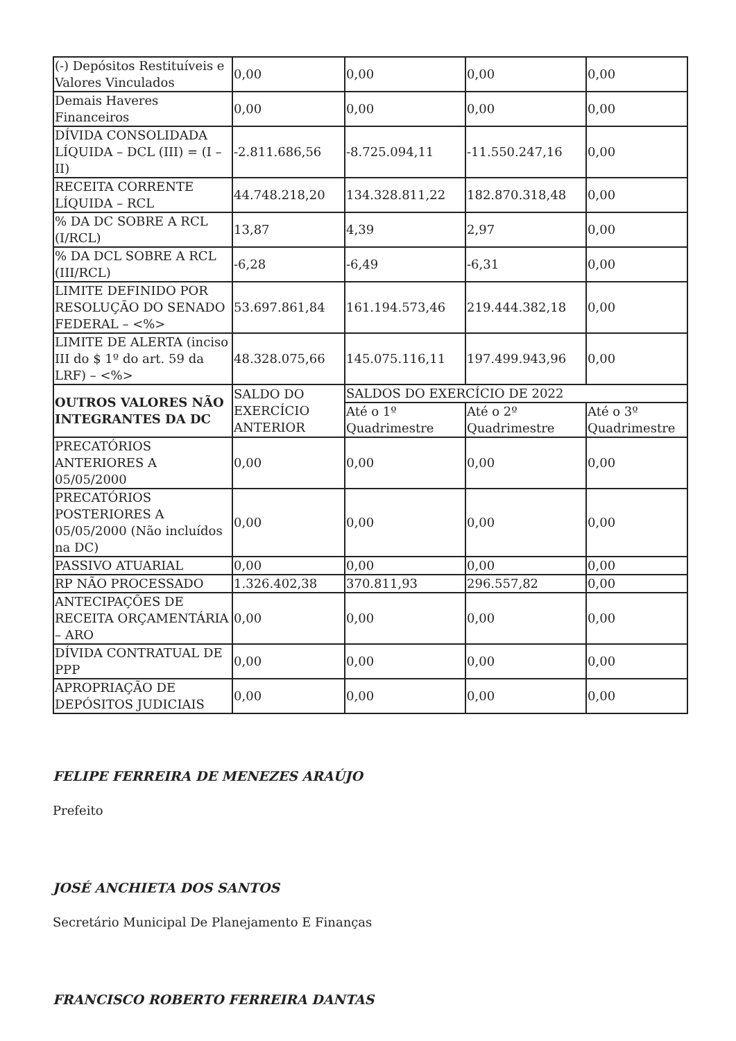| (-) Depósitos Restituíveis e Valores Vinculados | 0,00 | 0,00 | 0,00 | 0,00 |
| Demais Haveres Financeiros | 0,00 | 0,00 | 0,00 | 0,00 |
| DÍVIDA CONSOLIDADA LÍQUIDA – DCL (III) = (I – II) | -2.811.686,56 | -8.725.094,11 | -11.550.247,16 | 0,00 |
| RECEITA CORRENTE LÍQUIDA – RCL | 44.748.218,20 | 134.328.811,22 | 182.870.318,48 | 0,00 |
| % DA DC SOBRE A RCL (I/RCL) | 13,87 | 4,39 | 2,97 | 0,00 |
| % DA DCL SOBRE A RCL (III/RCL) | -6,28 | -6,49 | -6,31 | 0,00 |
| LIMITE DEFINIDO POR RESOLUÇÃO DO SENADO FEDERAL – <%> | 53.697.861,84 | 161.194.573,46 | 219.444.382,18 | 0,00 |
| LIMITE DE ALERTA (inciso III do $ 1º do art. 59 da LRF) – <%> | 48.328.075,66 | 145.075.116,11 | 197.499.943,96 | 0,00 |
| OUTROS VALORES NÃO INTEGRANTES DA DC | SALDO DO EXERCÍCIO ANTERIOR | SALDOS DO EXERCÍCIO DE 2022 | | |
| | | Até o 1º Quadrimestre | Até o 2º Quadrimestre | Até o 3º Quadrimestre |
| PRECATÓRIOS ANTERIORES A 05/05/2000 | 0,00 | 0,00 | 0,00 | 0,00 |
| PRECATÓRIOS POSTERIORES A 05/05/2000 (Não incluídos na DC) | 0,00 | 0,00 | 0,00 | 0,00 |
| PASSIVO ATUARIAL | 0,00 | 0,00 | 0,00 | 0,00 |
| RP NÃO PROCESSADO | 1.326.402,38 | 370.811,93 | 296.557,82 | 0,00 |
| ANTECIPAÇÕES DE RECEITA ORÇAMENTÁRIA – ARO | 0,00 | 0,00 | 0,00 | 0,00 |
| DÍVIDA CONTRATUAL DE PPP | 0,00 | 0,00 | 0,00 | 0,00 |
| APROPRIAÇÃO DE DEPÓSITOS JUDICIAIS | 0,00 | 0,00 | 0,00 | 0,00 |
FELIPE FERREIRA DE MENEZES ARAÚJO
Prefeito
JOSÉ ANCHIETA DOS SANTOS
Secretário Municipal De Planejamento E Finanças
FRANCISCO ROBERTO FERREIRA DANTAS